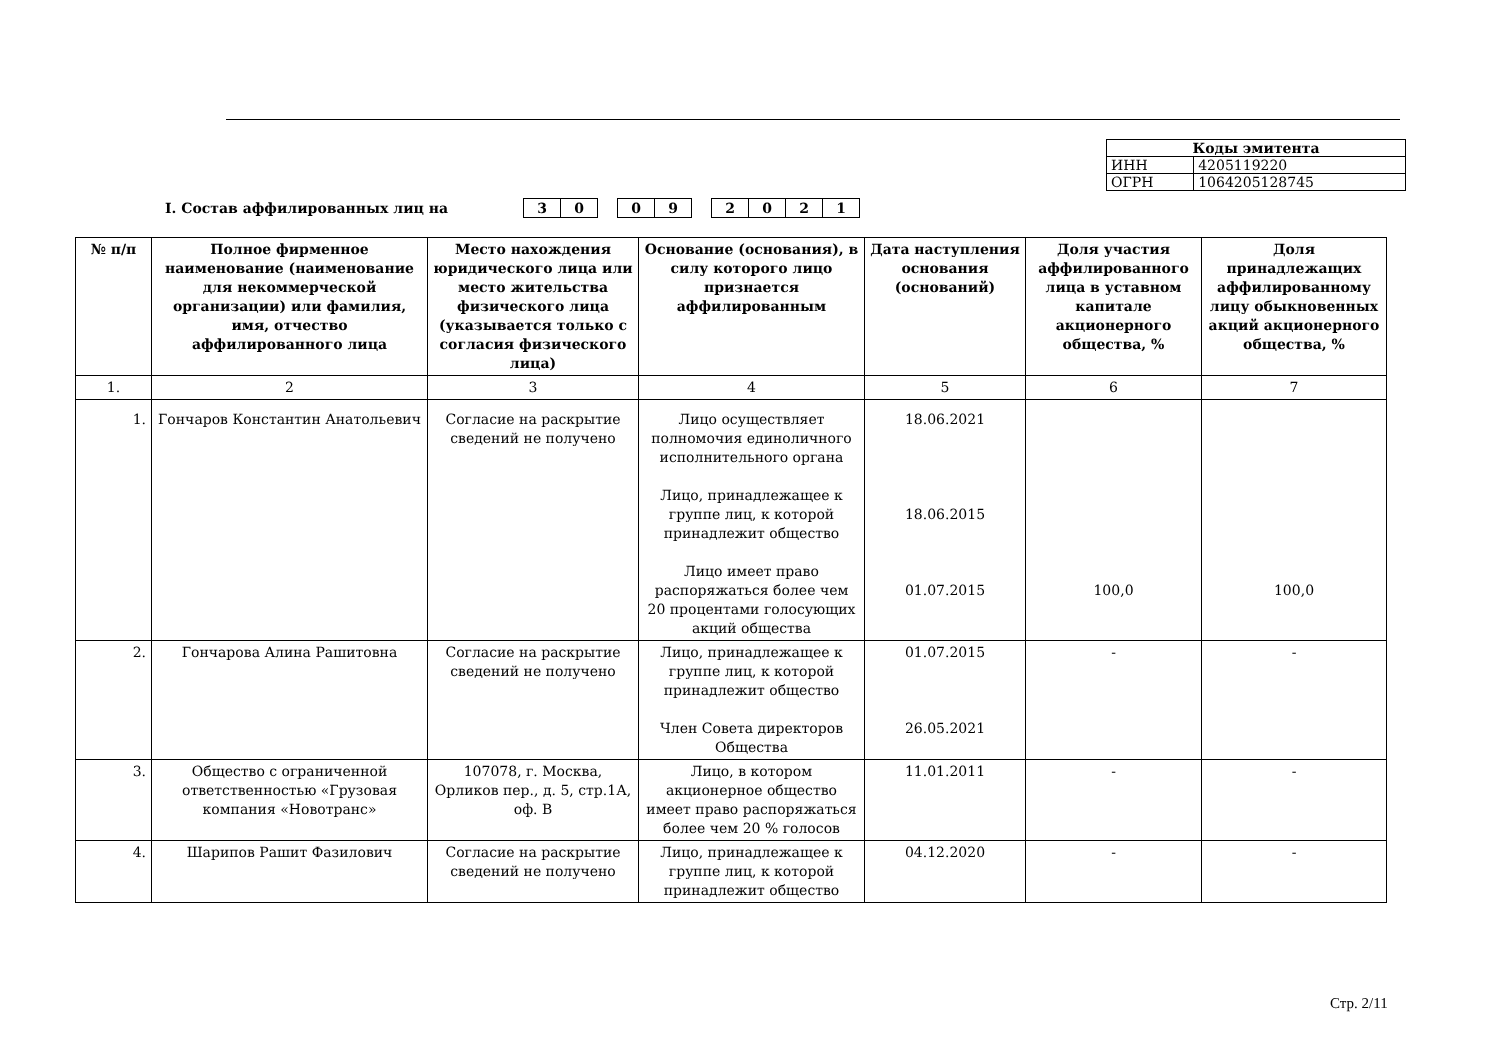| Коды эмитента | |
| --- | --- |
| ИНН | 4205119220 |
| ОГРН | 1064205128745 |
I. Состав аффилированных лиц на
3 0 0 9 2021
| № п/п | Полное фирменное наименование (наименование для некоммерческой организации) или фамилия, имя, отчество аффилированного лица | Место нахождения юридического лица или место жительства физического лица (указывается только с согласия физического лица) | Основание (основания), в силу которого лицо признается аффилированным | Дата наступления основания (оснований) | Доля участия аффилированного лица в уставном капитале акционерного общества, % | Доля принадлежащих аффилированному лицу обыкновенных акций акционерного общества, % |
| --- | --- | --- | --- | --- | --- | --- |
| 1. | 2 | 3 | 4 | 5 | 6 | 7 |
| 1. | Гончаров Константин Анатольевич | Согласие на раскрытие сведений не получено | Лицо осуществляет полномочия единоличного исполнительного органа Лицо, принадлежащее к группе лиц, к которой принадлежит общество Лицо имеет право распоряжаться более чем 20 процентами голосующих акций общества | 18.06.2021 18.06.2015 01.07.2015 | 100,0 | 100,0 |
| 2. | Гончарова Алина Рашитовна | Согласие на раскрытие сведений не получено | Лицо, принадлежащее к группе лиц, к которой принадлежит общество Член Совета директоров Общества | 01.07.2015 26.05.2021 | - | - |
| 3. | Общество с ограниченной ответственностью «Грузовая компания «Новотранс» | 107078, г. Москва, Орликов пер., д. 5, стр.1А, оф. В | Лицо, в котором акционерное общество имеет право распоряжаться более чем 20 % голосов | 11.01.2011 | - | - |
| 4. | Шарипов Рашит Фазилович | Согласие на раскрытие сведений не получено | Лицо, принадлежащее к группе лиц, к которой принадлежит общество | 04.12.2020 | - | - |
Стр. 2/11